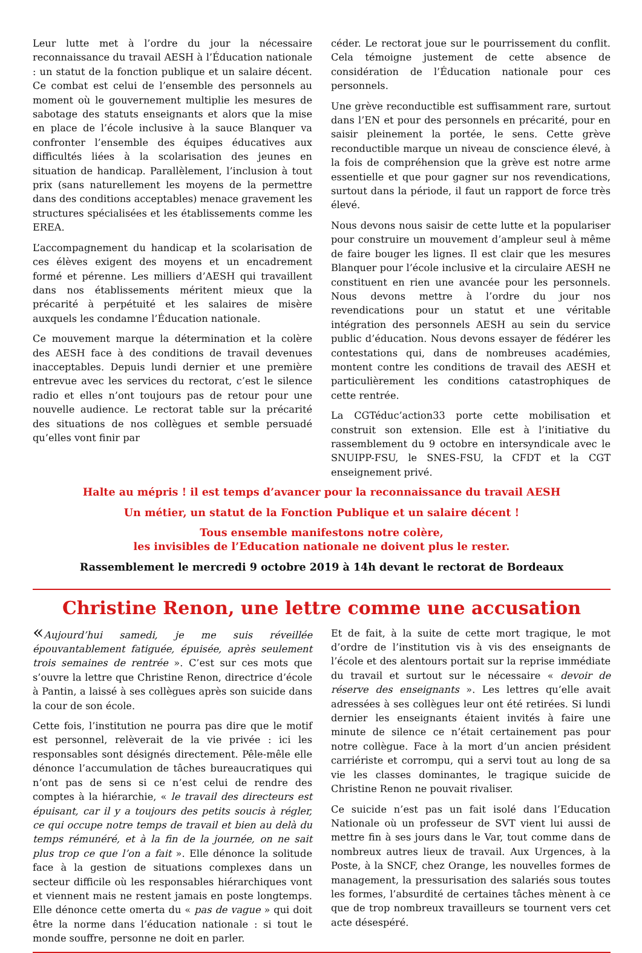Leur lutte met à l’ordre du jour la nécessaire reconnaissance du travail AESH à l’Éducation nationale : un statut de la fonction publique et un salaire décent. Ce combat est celui de l’ensemble des personnels au moment où le gouvernement multiplie les mesures de sabotage des statuts enseignants et alors que la mise en place de l’école inclusive à la sauce Blanquer va confronter l’ensemble des équipes éducatives aux difficultés liées à la scolarisation des jeunes en situation de handicap. Parallèlement, l’inclusion à tout prix (sans naturellement les moyens de la permettre dans des conditions acceptables) menace gravement les structures spécialisées et les établissements comme les EREA.
L’accompagnement du handicap et la scolarisation de ces élèves exigent des moyens et un encadrement formé et pérenne. Les milliers d’AESH qui travaillent dans nos établissements méritent mieux que la précarité à perpétuité et les salaires de misère auxquels les condamne l’Éducation nationale.
Ce mouvement marque la détermination et la colère des AESH face à des conditions de travail devenues inacceptables. Depuis lundi dernier et une première entrevue avec les services du rectorat, c’est le silence radio et elles n’ont toujours pas de retour pour une nouvelle audience. Le rectorat table sur la précarité des situations de nos collègues et semble persuadé qu’elles vont finir par
céder. Le rectorat joue sur le pourrissement du conflit. Cela témoigne justement de cette absence de considération de l’Éducation nationale pour ces personnels.
Une grève reconductible est suffisamment rare, surtout dans l’EN et pour des personnels en précarité, pour en saisir pleinement la portée, le sens. Cette grève reconductible marque un niveau de conscience élevé, à la fois de compréhension que la grève est notre arme essentielle et que pour gagner sur nos revendications, surtout dans la période, il faut un rapport de force très élevé.
Nous devons nous saisir de cette lutte et la populariser pour construire un mouvement d’ampleur seul à même de faire bouger les lignes. Il est clair que les mesures Blanquer pour l’école inclusive et la circulaire AESH ne constituent en rien une avancée pour les personnels. Nous devons mettre à l’ordre du jour nos revendications pour un statut et une véritable intégration des personnels AESH au sein du service public d’éducation. Nous devons essayer de fédérer les contestations qui, dans de nombreuses académies, montent contre les conditions de travail des AESH et particulièrement les conditions catastrophiques de cette rentrée.
La CGTéduc’action33 porte cette mobilisation et construit son extension. Elle est à l’initiative du rassemblement du 9 octobre en intersyndicale avec le SNUIPP-FSU, le SNES-FSU, la CFDT et la CGT enseignement privé.
Halte au mépris ! il est temps d’avancer pour la reconnaissance du travail AESH
Un métier, un statut de la Fonction Publique et un salaire décent !
Tous ensemble manifestons notre colère,
les invisibles de l’Education nationale ne doivent plus le rester.
Rassemblement le mercredi 9 octobre 2019 à 14h devant le rectorat de Bordeaux
Christine Renon, une lettre comme une accusation
«Aujourd’hui samedi, je me suis réveillée épouvantablement fatiguée, épuisée, après seulement trois semaines de rentrée ». C’est sur ces mots que s’ouvre la lettre que Christine Renon, directrice d’école à Pantin, a laissé à ses collègues après son suicide dans la cour de son école.
Cette fois, l’institution ne pourra pas dire que le motif est personnel, relèverait de la vie privée : ici les responsables sont désignés directement. Pêle-mêle elle dénonce l’accumulation de tâches bureaucratiques qui n’ont pas de sens si ce n’est celui de rendre des comptes à la hiérarchie, « le travail des directeurs est épuisant, car il y a toujours des petits soucis à régler, ce qui occupe notre temps de travail et bien au delà du temps rémunéré, et à la fin de la journée, on ne sait plus trop ce que l’on a fait ». Elle dénonce la solitude face à la gestion de situations complexes dans un secteur difficile où les responsables hiérarchiques vont et viennent mais ne restent jamais en poste longtemps. Elle dénonce cette omerta du « pas de vague » qui doit être la norme dans l’éducation nationale : si tout le monde souffre, personne ne doit en parler.
Et de fait, à la suite de cette mort tragique, le mot d’ordre de l’institution vis à vis des enseignants de l’école et des alentours portait sur la reprise immédiate du travail et surtout sur le nécessaire « devoir de réserve des enseignants ». Les lettres qu’elle avait adressées à ses collègues leur ont été retirées. Si lundi dernier les enseignants étaient invités à faire une minute de silence ce n’était certainement pas pour notre collègue. Face à la mort d’un ancien président carriériste et corrompu, qui a servi tout au long de sa vie les classes dominantes, le tragique suicide de Christine Renon ne pouvait rivaliser.
Ce suicide n’est pas un fait isolé dans l’Education Nationale où un professeur de SVT vient lui aussi de mettre fin à ses jours dans le Var, tout comme dans de nombreux autres lieux de travail. Aux Urgences, à la Poste, à la SNCF, chez Orange, les nouvelles formes de management, la pressurisation des salariés sous toutes les formes, l’absurdité de certaines tâches mènent à ce que de trop nombreux travailleurs se tournent vers cet acte désespéré.